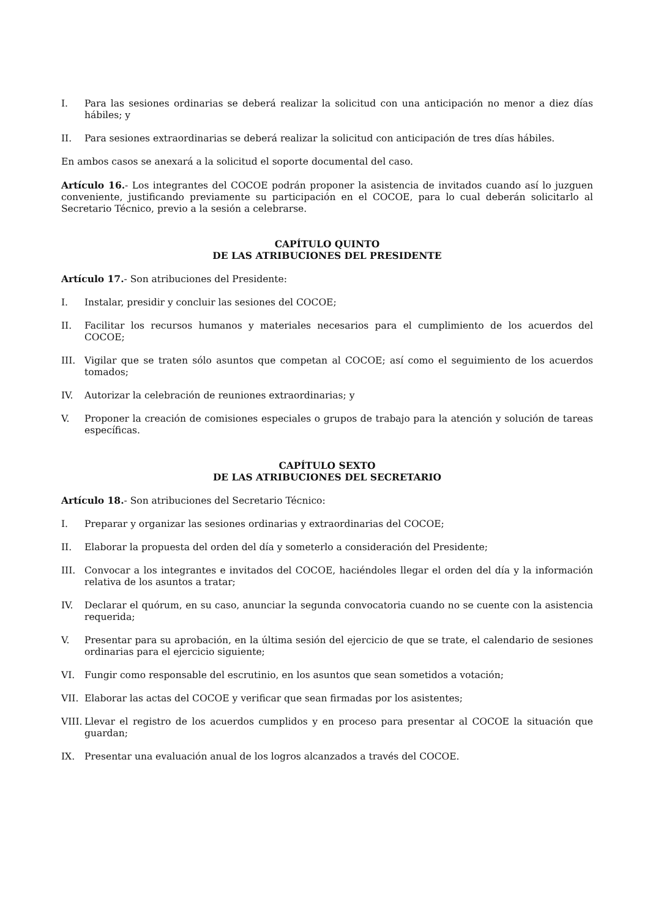I. Para las sesiones ordinarias se deberá realizar la solicitud con una anticipación no menor a diez días hábiles; y
II. Para sesiones extraordinarias se deberá realizar la solicitud con anticipación de tres días hábiles.
En ambos casos se anexará a la solicitud el soporte documental del caso.
Artículo 16.- Los integrantes del COCOE podrán proponer la asistencia de invitados cuando así lo juzguen conveniente, justificando previamente su participación en el COCOE, para lo cual deberán solicitarlo al Secretario Técnico, previo a la sesión a celebrarse.
CAPÍTULO QUINTO
DE LAS ATRIBUCIONES DEL PRESIDENTE
Artículo 17.- Son atribuciones del Presidente:
I. Instalar, presidir y concluir las sesiones del COCOE;
II. Facilitar los recursos humanos y materiales necesarios para el cumplimiento de los acuerdos del COCOE;
III. Vigilar que se traten sólo asuntos que competan al COCOE; así como el seguimiento de los acuerdos tomados;
IV. Autorizar la celebración de reuniones extraordinarias; y
V. Proponer la creación de comisiones especiales o grupos de trabajo para la atención y solución de tareas específicas.
CAPÍTULO SEXTO
DE LAS ATRIBUCIONES DEL SECRETARIO
Artículo 18.- Son atribuciones del Secretario Técnico:
I. Preparar y organizar las sesiones ordinarias y extraordinarias del COCOE;
II. Elaborar la propuesta del orden del día y someterlo a consideración del Presidente;
III. Convocar a los integrantes e invitados del COCOE, haciéndoles llegar el orden del día y la información relativa de los asuntos a tratar;
IV. Declarar el quórum, en su caso, anunciar la segunda convocatoria cuando no se cuente con la asistencia requerida;
V. Presentar para su aprobación, en la última sesión del ejercicio de que se trate, el calendario de sesiones ordinarias para el ejercicio siguiente;
VI. Fungir como responsable del escrutinio, en los asuntos que sean sometidos a votación;
VII. Elaborar las actas del COCOE y verificar que sean firmadas por los asistentes;
VIII. Llevar el registro de los acuerdos cumplidos y en proceso para presentar al COCOE la situación que guardan;
IX. Presentar una evaluación anual de los logros alcanzados a través del COCOE.